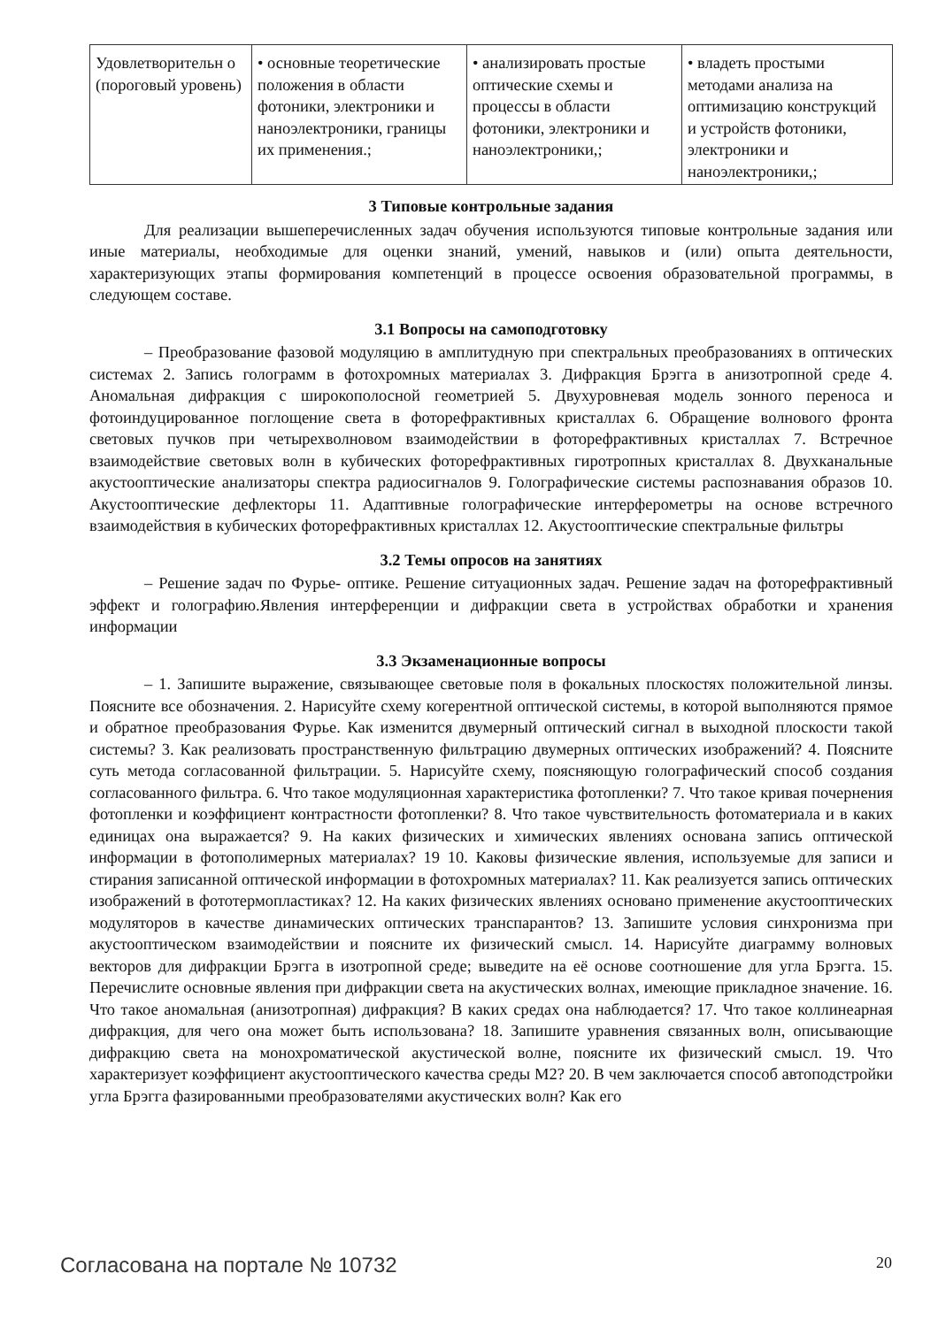| Удовлетворительн о (пороговый уровень) | • основные теоретические положения в области фотоники, электроники и наноэлектроники, границы их применения.; | • анализировать простые оптические схемы и процессы в области фотоники, электроники и наноэлектроники,; | • владеть простыми методами анализа на оптимизацию конструкций и устройств фотоники, электроники и наноэлектроники,; |
3 Типовые контрольные задания
Для реализации вышеперечисленных задач обучения используются типовые контрольные задания или иные материалы, необходимые для оценки знаний, умений, навыков и (или) опыта деятельности, характеризующих этапы формирования компетенций в процессе освоения образовательной программы, в следующем составе.
3.1 Вопросы на самоподготовку
– Преобразование фазовой модуляцию в амплитудную при спектральных преобразованиях в оптических системах 2. Запись голограмм в фотохромных материалах 3. Дифракция Брэгга в анизотропной среде 4. Аномальная дифракция с широкополосной геометрией 5. Двухуровневая модель зонного переноса и фотоиндуцированное поглощение света в фоторефрактивных кристаллах 6. Обращение волнового фронта световых пучков при четырехволновом взаимодействии в фоторефрактивных кристаллах 7. Встречное взаимодействие световых волн в кубических фоторефрактивных гиротропных кристаллах 8. Двухканальные акустооптические анализаторы спектра радиосигналов 9. Голографические системы распознавания образов 10. Акустооптические дефлекторы 11. Адаптивные голографические интерферометры на основе встречного взаимодействия в кубических фоторефрактивных кристаллах 12. Акустооптические спектральные фильтры
3.2 Темы опросов на занятиях
– Решение задач по Фурье- оптике. Решение ситуационных задач. Решение задач на фоторефрактивный эффект и голографию.Явления интерференции и дифракции света в устройствах обработки и хранения информации
3.3 Экзаменационные вопросы
– 1. Запишите выражение, связывающее световые поля в фокальных плоскостях положительной линзы. Поясните все обозначения. 2. Нарисуйте схему когерентной оптической системы, в которой выполняются прямое и обратное преобразования Фурье. Как изменится двумерный оптический сигнал в выходной плоскости такой системы? 3. Как реализовать пространственную фильтрацию двумерных оптических изображений? 4. Поясните суть метода согласованной фильтрации. 5. Нарисуйте схему, поясняющую голографический способ создания согласованного фильтра. 6. Что такое модуляционная характеристика фотопленки? 7. Что такое кривая почернения фотопленки и коэффициент контрастности фотопленки? 8. Что такое чувствительность фотоматериала и в каких единицах она выражается? 9. На каких физических и химических явлениях основана запись оптической информации в фотополимерных материалах? 19 10. Каковы физические явления, используемые для записи и стирания записанной оптической информации в фотохромных материалах? 11. Как реализуется запись оптических изображений в фототермопластиках? 12. На каких физических явлениях основано применение акустооптических модуляторов в качестве динамических оптических транспарантов? 13. Запишите условия синхронизма при акустооптическом взаимодействии и поясните их физический смысл. 14. Нарисуйте диаграмму волновых векторов для дифракции Брэгга в изотропной среде; выведите на её основе соотношение для угла Брэгга. 15. Перечислите основные явления при дифракции света на акустических волнах, имеющие прикладное значение. 16. Что такое аномальная (анизотропная) дифракция? В каких средах она наблюдается? 17. Что такое коллинеарная дифракция, для чего она может быть использована? 18. Запишите уравнения связанных волн, описывающие дифракцию света на монохроматической акустической волне, поясните их физический смысл. 19. Что характеризует коэффициент акустооптического качества среды M2? 20. В чем заключается способ автоподстройки угла Брэгга фазированными преобразователями акустических волн? Как его
Согласована на портале № 10732 20